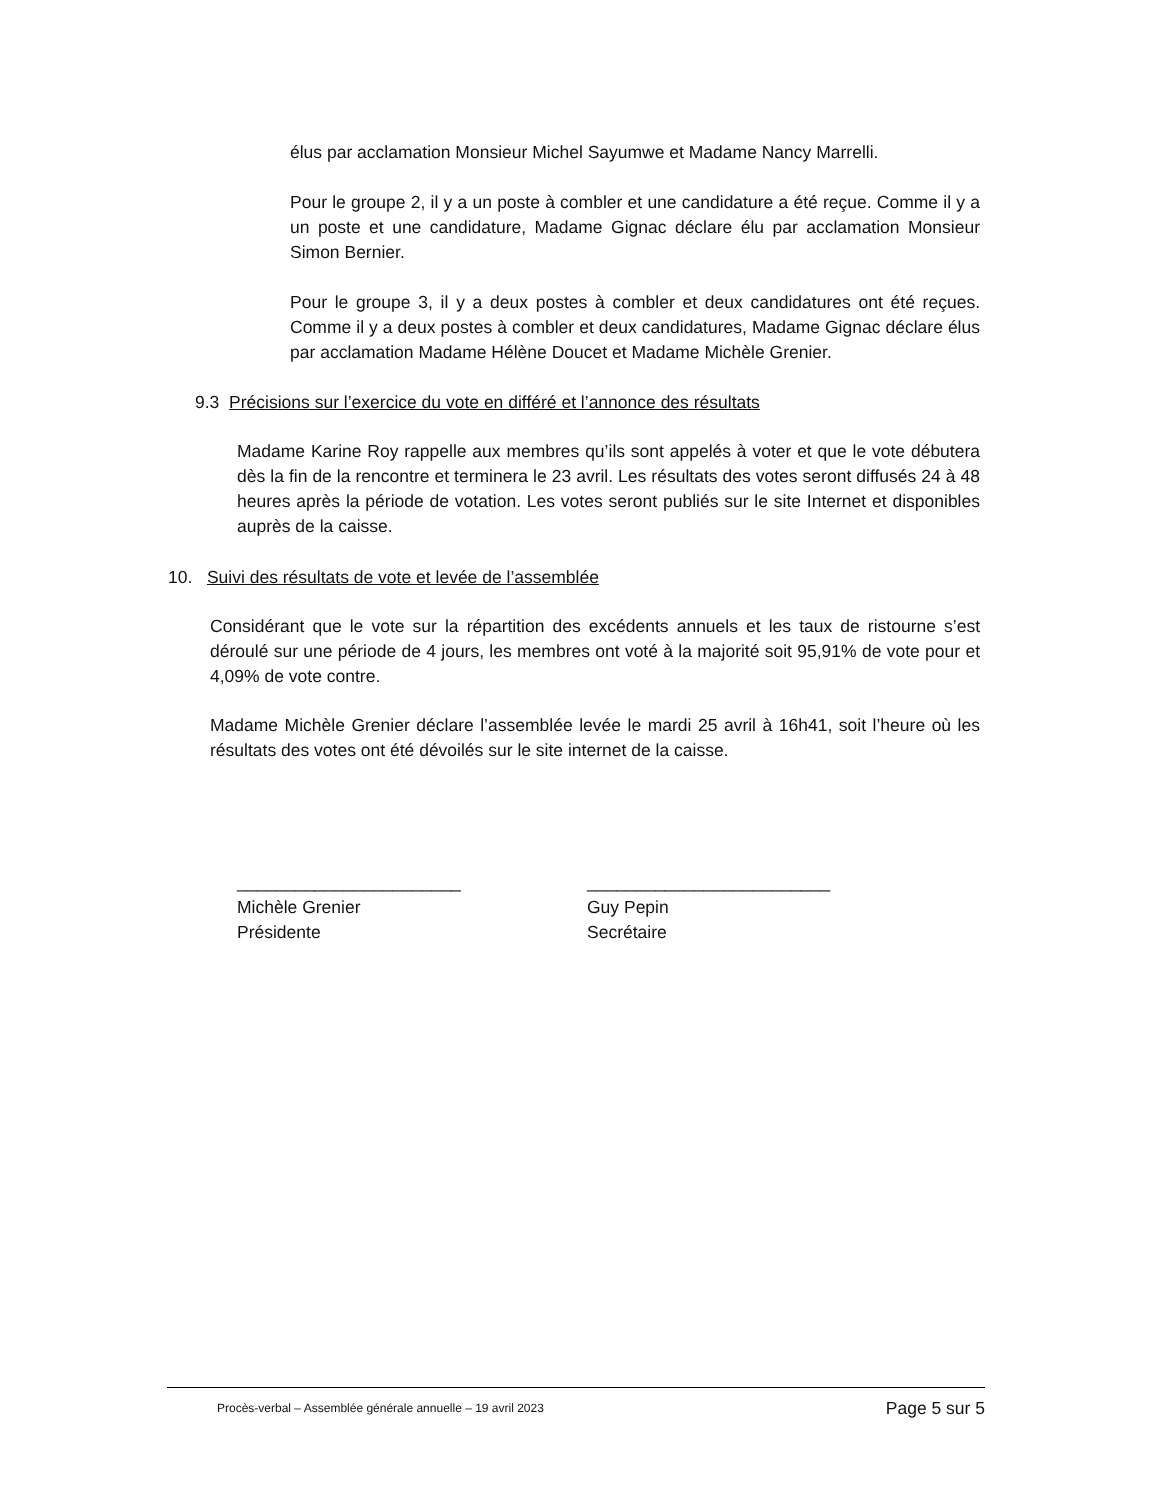élus par acclamation Monsieur Michel Sayumwe et Madame Nancy Marrelli.
Pour le groupe 2, il y a un poste à combler et une candidature a été reçue. Comme il y a un poste et une candidature, Madame Gignac déclare élu par acclamation Monsieur Simon Bernier.
Pour le groupe 3, il y a deux postes à combler et deux candidatures ont été reçues. Comme il y a deux postes à combler et deux candidatures, Madame Gignac déclare élus par acclamation Madame Hélène Doucet et Madame Michèle Grenier.
9.3 Précisions sur l’exercice du vote en différé et l’annonce des résultats
Madame Karine Roy rappelle aux membres qu’ils sont appelés à voter et que le vote débutera dès la fin de la rencontre et terminera le 23 avril. Les résultats des votes seront diffusés 24 à 48 heures après la période de votation. Les votes seront publiés sur le site Internet et disponibles auprès de la caisse.
10. Suivi des résultats de vote et levée de l’assemblée
Considérant que le vote sur la répartition des excédents annuels et les taux de ristourne s’est déroulé sur une période de 4 jours, les membres ont voté à la majorité soit 95,91% de vote pour et 4,09% de vote contre.
Madame Michèle Grenier déclare l’assemblée levée le mardi 25 avril à 16h41, soit l’heure où les résultats des votes ont été dévoilés sur le site internet de la caisse.
_______________________
Michèle Grenier
Présidente
_________________________
Guy Pepin
Secrétaire
Procès-verbal – Assemblée générale annuelle – 19 avril 2023 Page 5 sur 5